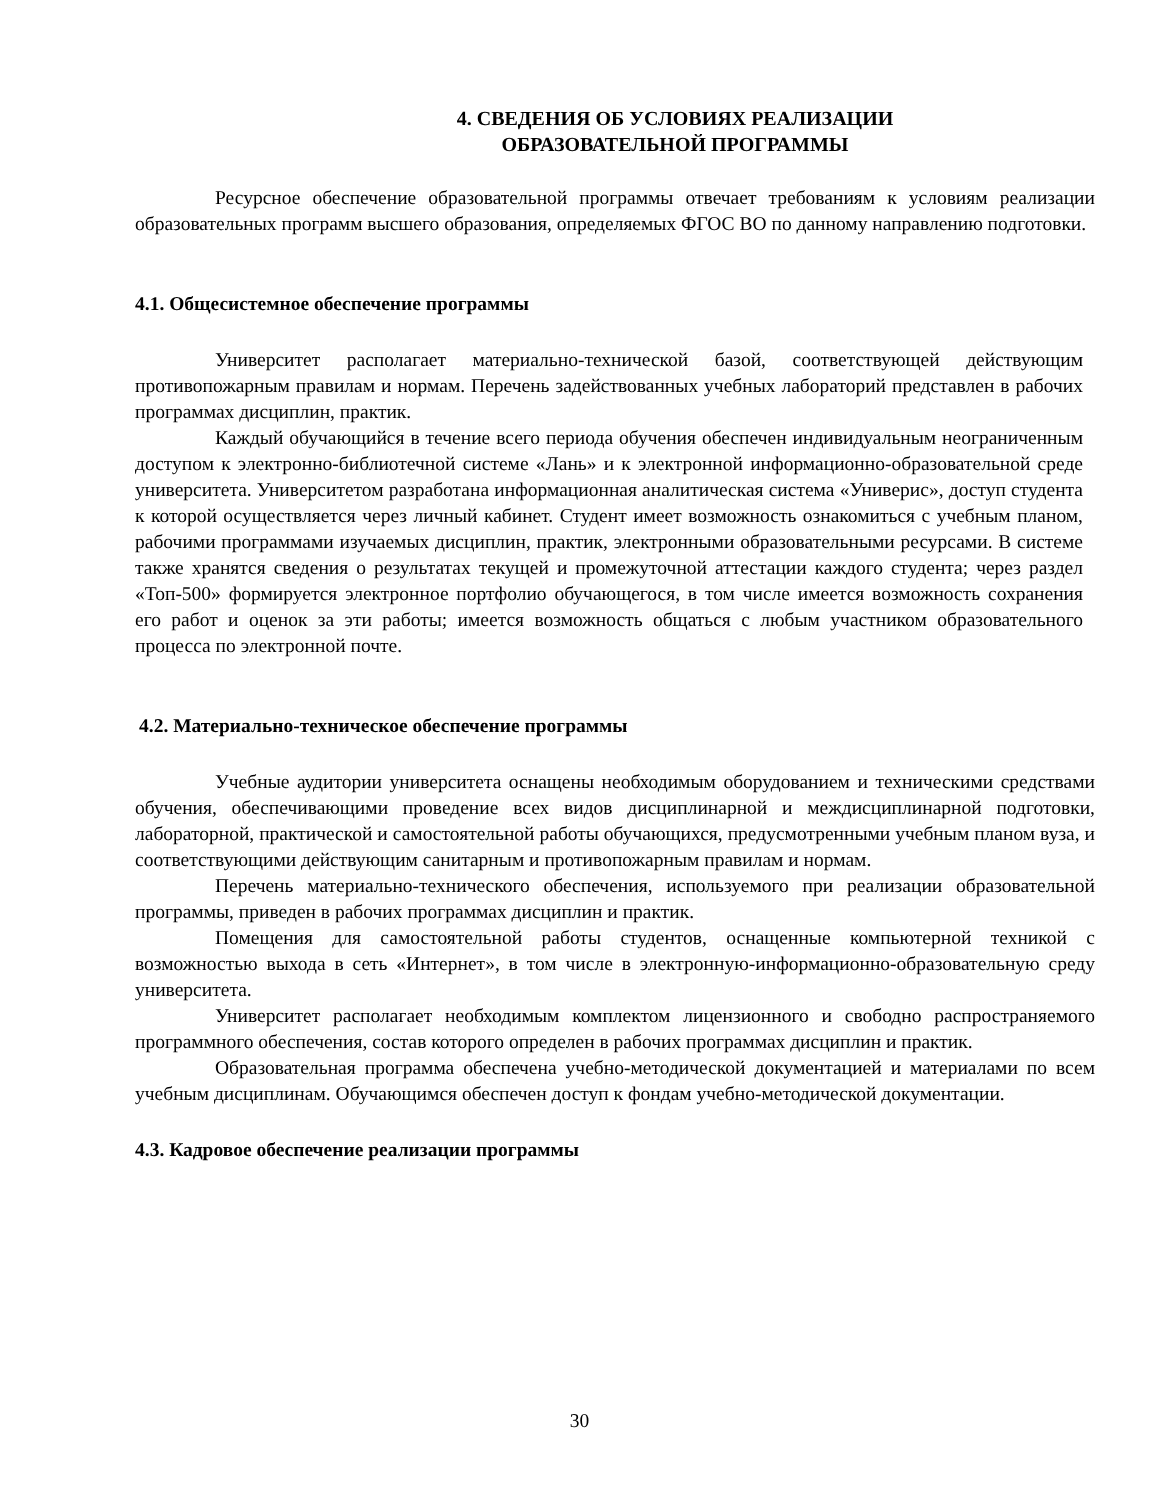4. СВЕДЕНИЯ ОБ УСЛОВИЯХ РЕАЛИЗАЦИИ
ОБРАЗОВАТЕЛЬНОЙ ПРОГРАММЫ
Ресурсное обеспечение образовательной программы отвечает требованиям к условиям реализации образовательных программ высшего образования, определяемых ФГОС ВО по данному направлению подготовки.
4.1. Общесистемное обеспечение программы
Университет располагает материально-технической базой, соответствующей действующим противопожарным правилам и нормам. Перечень задействованных учебных лабораторий представлен в рабочих программах дисциплин, практик.
Каждый обучающийся в течение всего периода обучения обеспечен индивидуальным неограниченным доступом к электронно-библиотечной системе «Лань» и к электронной информационно-образовательной среде университета. Университетом разработана информационная аналитическая система «Универис», доступ студента к которой осуществляется через личный кабинет. Студент имеет возможность ознакомиться с учебным планом, рабочими программами изучаемых дисциплин, практик, электронными образовательными ресурсами. В системе также хранятся сведения о результатах текущей и промежуточной аттестации каждого студента; через раздел «Топ-500» формируется электронное портфолио обучающегося, в том числе имеется возможность сохранения его работ и оценок за эти работы; имеется возможность общаться с любым участником образовательного процесса по электронной почте.
4.2. Материально-техническое обеспечение программы
Учебные аудитории университета оснащены необходимым оборудованием и техническими средствами обучения, обеспечивающими проведение всех видов дисциплинарной и междисциплинарной подготовки, лабораторной, практической и самостоятельной работы обучающихся, предусмотренными учебным планом вуза, и соответствующими действующим санитарным и противопожарным правилам и нормам.
Перечень материально-технического обеспечения, используемого при реализации образовательной программы, приведен в рабочих программах дисциплин и практик.
Помещения для самостоятельной работы студентов, оснащенные компьютерной техникой с возможностью выхода в сеть «Интернет», в том числе в электронную-информационно-образовательную среду университета.
Университет располагает необходимым комплектом лицензионного и свободно распространяемого программного обеспечения, состав которого определен в рабочих программах дисциплин и практик.
Образовательная программа обеспечена учебно-методической документацией и материалами по всем учебным дисциплинам. Обучающимся обеспечен доступ к фондам учебно-методической документации.
4.3. Кадровое обеспечение реализации программы
30